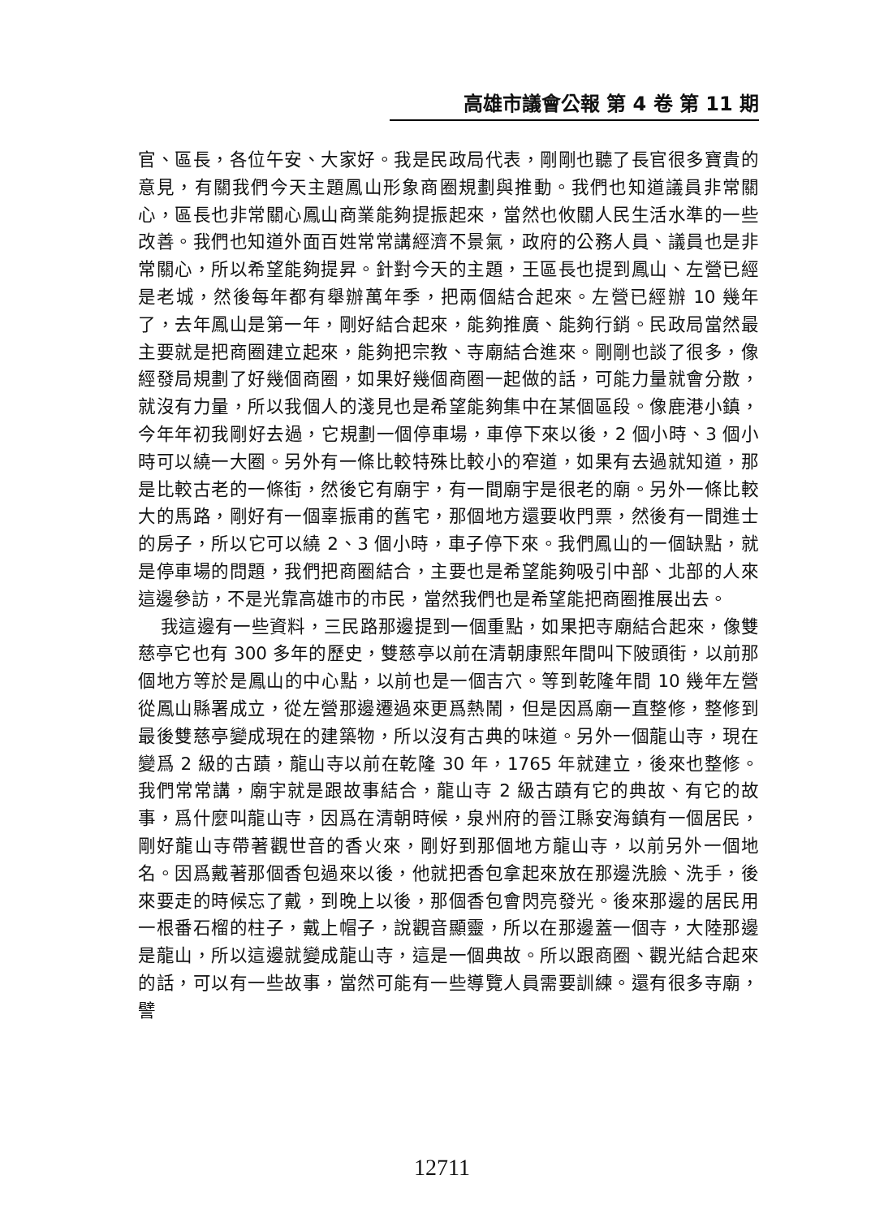高雄市議會公報 第 4 卷 第 11 期
官、區長，各位午安、大家好。我是民政局代表，剛剛也聽了長官很多寶貴的意見，有關我們今天主題鳳山形象商圈規劃與推動。我們也知道議員非常關心，區長也非常關心鳳山商業能夠提振起來，當然也攸關人民生活水準的一些改善。我們也知道外面百姓常常講經濟不景氣，政府的公務人員、議員也是非常關心，所以希望能夠提昇。針對今天的主題，王區長也提到鳳山、左營已經是老城，然後每年都有舉辦萬年季，把兩個結合起來。左營已經辦 10 幾年了，去年鳳山是第一年，剛好結合起來，能夠推廣、能夠行銷。民政局當然最主要就是把商圈建立起來，能夠把宗教、寺廟結合進來。剛剛也談了很多，像經發局規劃了好幾個商圈，如果好幾個商圈一起做的話，可能力量就會分散，就沒有力量，所以我個人的淺見也是希望能夠集中在某個區段。像鹿港小鎮，今年年初我剛好去過，它規劃一個停車場，車停下來以後，2 個小時、3 個小時可以繞一大圈。另外有一條比較特殊比較小的窄道，如果有去過就知道，那是比較古老的一條街，然後它有廟宇，有一間廟宇是很老的廟。另外一條比較大的馬路，剛好有一個辜振甫的舊宅，那個地方還要收門票，然後有一間進士的房子，所以它可以繞 2、3 個小時，車子停下來。我們鳳山的一個缺點，就是停車場的問題，我們把商圈結合，主要也是希望能夠吸引中部、北部的人來這邊參訪，不是光靠高雄市的市民，當然我們也是希望能把商圈推展出去。
我這邊有一些資料，三民路那邊提到一個重點，如果把寺廟結合起來，像雙慈亭它也有 300 多年的歷史，雙慈亭以前在清朝康熙年間叫下陂頭街，以前那個地方等於是鳳山的中心點，以前也是一個吉穴。等到乾隆年間 10 幾年左營從鳳山縣署成立，從左營那邊遷過來更爲熱鬧，但是因爲廟一直整修，整修到最後雙慈亭變成現在的建築物，所以沒有古典的味道。另外一個龍山寺，現在變爲 2 級的古蹟，龍山寺以前在乾隆 30 年，1765 年就建立，後來也整修。我們常常講，廟宇就是跟故事結合，龍山寺 2 級古蹟有它的典故、有它的故事，爲什麼叫龍山寺，因爲在清朝時候，泉州府的晉江縣安海鎮有一個居民，剛好龍山寺帶著觀世音的香火來，剛好到那個地方龍山寺，以前另外一個地名。因爲戴著那個香包過來以後，他就把香包拿起來放在那邊洗臉、洗手，後來要走的時候忘了戴，到晚上以後，那個香包會閃亮發光。後來那邊的居民用一根番石榴的柱子，戴上帽子，說觀音顯靈，所以在那邊蓋一個寺，大陸那邊是龍山，所以這邊就變成龍山寺，這是一個典故。所以跟商圈、觀光結合起來的話，可以有一些故事，當然可能有一些導覽人員需要訓練。還有很多寺廟，譬
12711